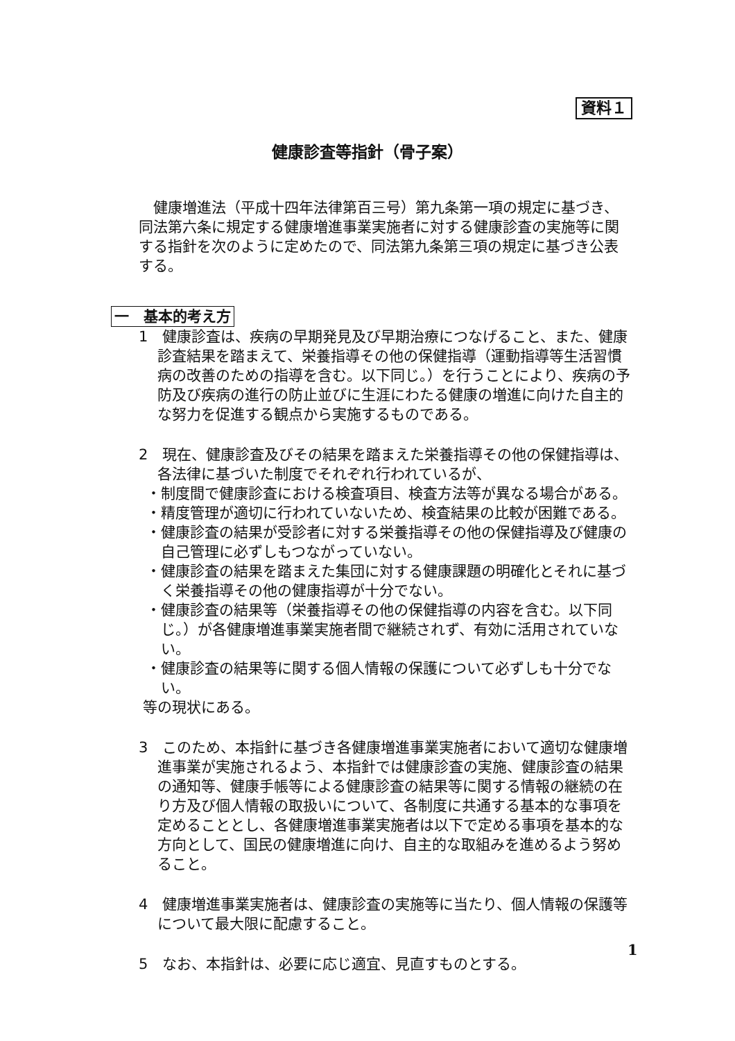資料１
健康診査等指針（骨子案）
健康増進法（平成十四年法律第百三号）第九条第一項の規定に基づき、同法第六条に規定する健康増進事業実施者に対する健康診査の実施等に関する指針を次のように定めたので、同法第九条第三項の規定に基づき公表する。
一　基本的考え方
1　健康診査は、疾病の早期発見及び早期治療につなげること、また、健康診査結果を踏まえて、栄養指導その他の保健指導（運動指導等生活習慣病の改善のための指導を含む。以下同じ。）を行うことにより、疾病の予防及び疾病の進行の防止並びに生涯にわたる健康の増進に向けた自主的な努力を促進する観点から実施するものである。
2　現在、健康診査及びその結果を踏まえた栄養指導その他の保健指導は、各法律に基づいた制度でそれぞれ行われているが、
・制度間で健康診査における検査項目、検査方法等が異なる場合がある。
・精度管理が適切に行われていないため、検査結果の比較が困難である。
・健康診査の結果が受診者に対する栄養指導その他の保健指導及び健康の自己管理に必ずしもつながっていない。
・健康診査の結果を踏まえた集団に対する健康課題の明確化とそれに基づく栄養指導その他の健康指導が十分でない。
・健康診査の結果等（栄養指導その他の保健指導の内容を含む。以下同じ。）が各健康増進事業実施者間で継続されず、有効に活用されていない。
・健康診査の結果等に関する個人情報の保護について必ずしも十分でない。
等の現状にある。
3　このため、本指針に基づき各健康増進事業実施者において適切な健康増進事業が実施されるよう、本指針では健康診査の実施、健康診査の結果の通知等、健康手帳等による健康診査の結果等に関する情報の継続の在り方及び個人情報の取扱いについて、各制度に共通する基本的な事項を定めることとし、各健康増進事業実施者は以下で定める事項を基本的な方向として、国民の健康増進に向け、自主的な取組みを進めるよう努めること。
4　健康増進事業実施者は、健康診査の実施等に当たり、個人情報の保護等について最大限に配慮すること。
5　なお、本指針は、必要に応じ適宜、見直すものとする。
1